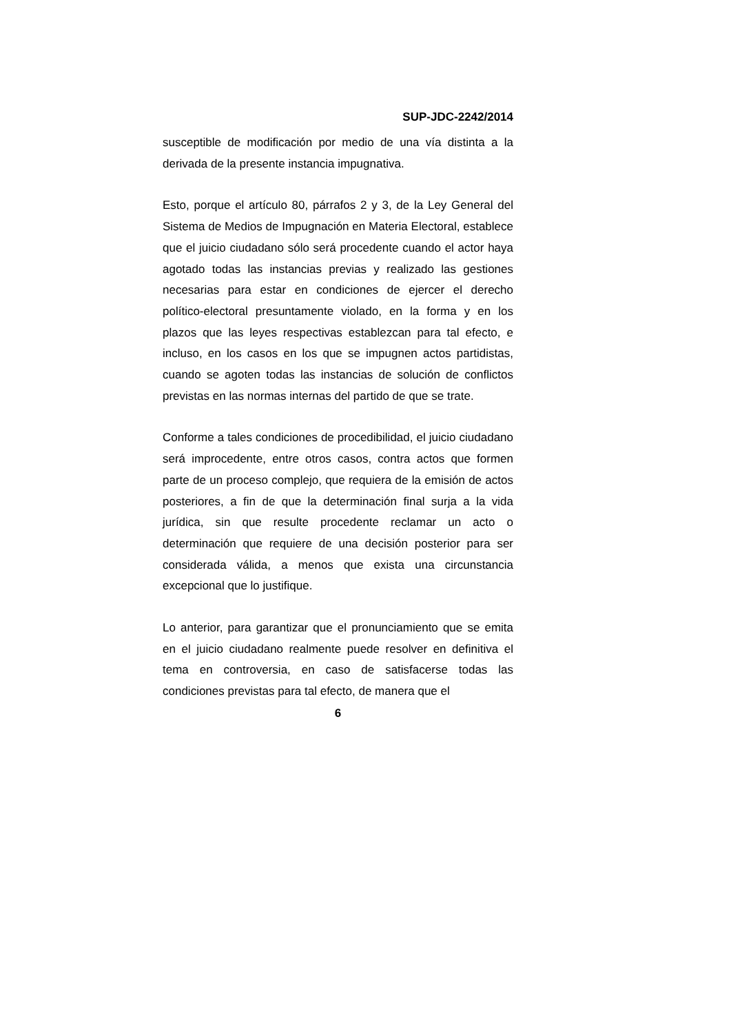SUP-JDC-2242/2014
susceptible de modificación por medio de una vía distinta a la derivada de la presente instancia impugnativa.
Esto, porque el artículo 80, párrafos 2 y 3, de la Ley General del Sistema de Medios de Impugnación en Materia Electoral, establece que el juicio ciudadano sólo será procedente cuando el actor haya agotado todas las instancias previas y realizado las gestiones necesarias para estar en condiciones de ejercer el derecho político-electoral presuntamente violado, en la forma y en los plazos que las leyes respectivas establezcan para tal efecto, e incluso, en los casos en los que se impugnen actos partidistas, cuando se agoten todas las instancias de solución de conflictos previstas en las normas internas del partido de que se trate.
Conforme a tales condiciones de procedibilidad, el juicio ciudadano será improcedente, entre otros casos, contra actos que formen parte de un proceso complejo, que requiera de la emisión de actos posteriores, a fin de que la determinación final surja a la vida jurídica, sin que resulte procedente reclamar un acto o determinación que requiere de una decisión posterior para ser considerada válida, a menos que exista una circunstancia excepcional que lo justifique.
Lo anterior, para garantizar que el pronunciamiento que se emita en el juicio ciudadano realmente puede resolver en definitiva el tema en controversia, en caso de satisfacerse todas las condiciones previstas para tal efecto, de manera que el
6